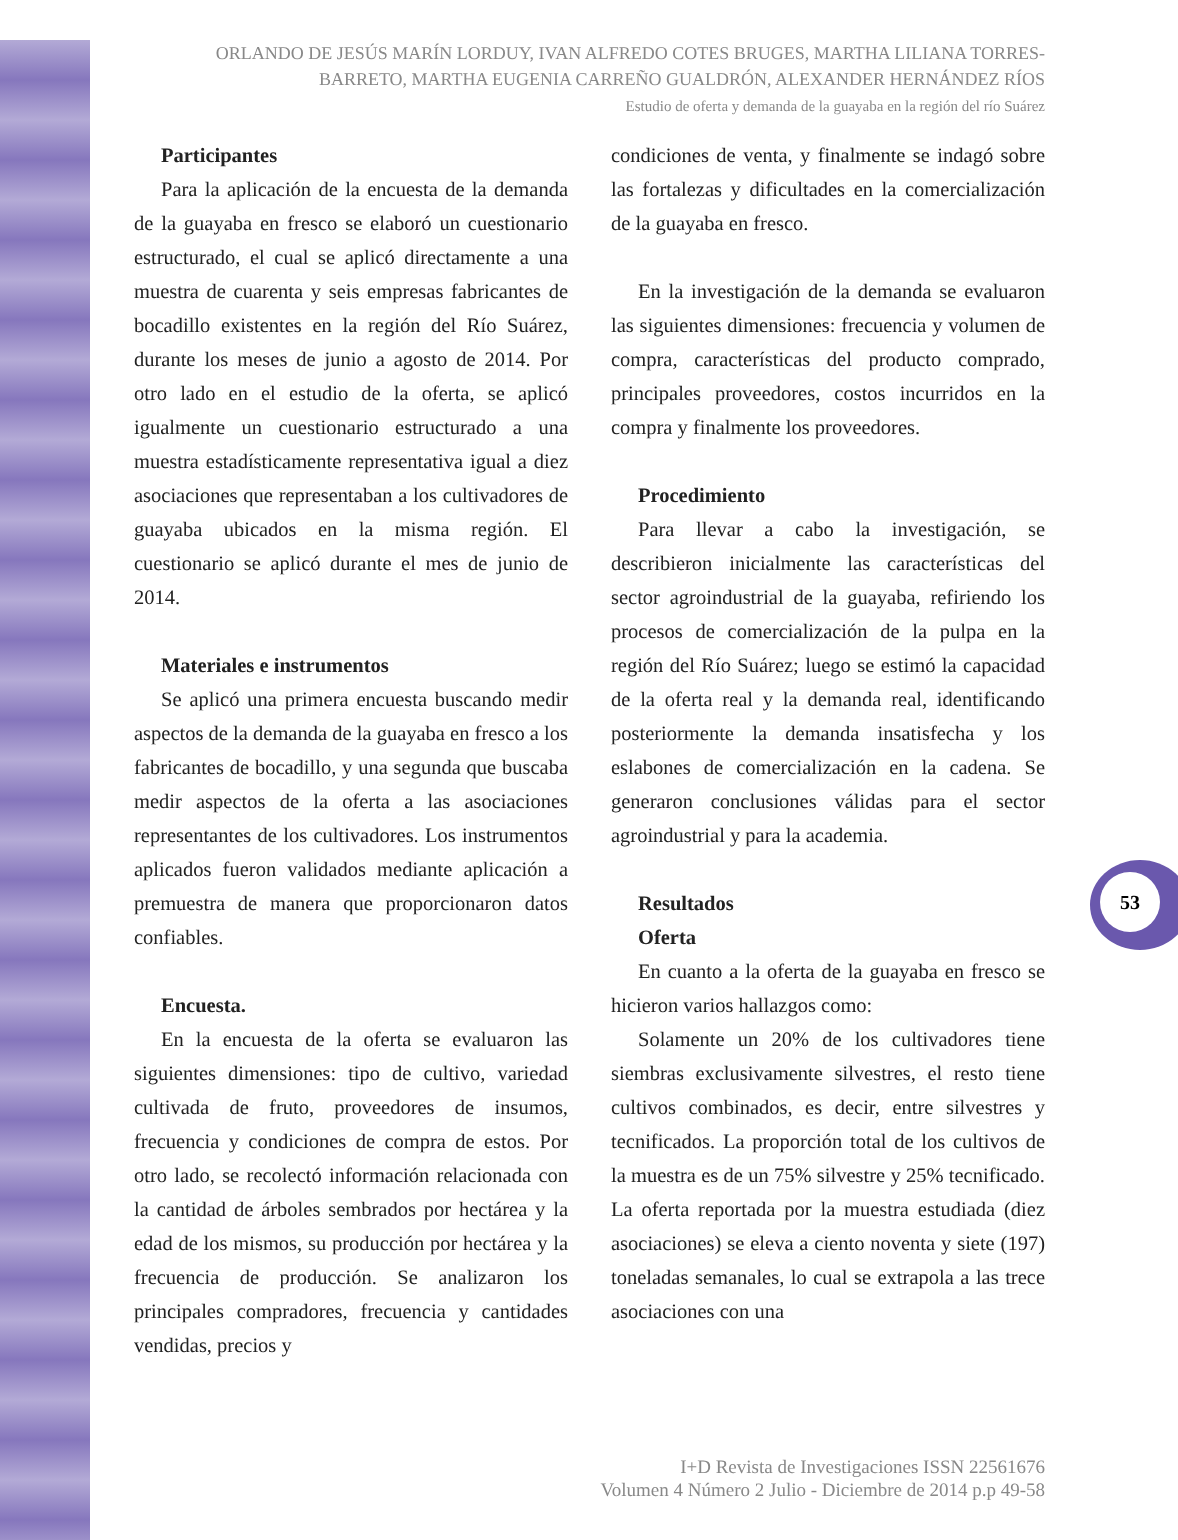ORLANDO DE JESÚS MARÍN LORDUY, IVAN ALFREDO COTES BRUGES, MARTHA LILIANA TORRES-BARRETO, MARTHA EUGENIA CARREÑO GUALDRÓN, ALEXANDER HERNÁNDEZ RÍOS
Estudio de oferta y demanda de la guayaba en la región del río Suárez
Participantes
Para la aplicación de la encuesta de la demanda de la guayaba en fresco se elaboró un cuestionario estructurado, el cual se aplicó directamente a una muestra de cuarenta y seis empresas fabricantes de bocadillo existentes en la región del Río Suárez, durante los meses de junio a agosto de 2014. Por otro lado en el estudio de la oferta, se aplicó igualmente un cuestionario estructurado a una muestra estadísticamente representativa igual a diez asociaciones que representaban a los cultivadores de guayaba ubicados en la misma región. El cuestionario se aplicó durante el mes de junio de 2014.
Materiales e instrumentos
Se aplicó una primera encuesta buscando medir aspectos de la demanda de la guayaba en fresco a los fabricantes de bocadillo, y una segunda que buscaba medir aspectos de la oferta a las asociaciones representantes de los cultivadores. Los instrumentos aplicados fueron validados mediante aplicación a premuestra de manera que proporcionaron datos confiables.
Encuesta.
En la encuesta de la oferta se evaluaron las siguientes dimensiones: tipo de cultivo, variedad cultivada de fruto, proveedores de insumos, frecuencia y condiciones de compra de estos. Por otro lado, se recolectó información relacionada con la cantidad de árboles sembrados por hectárea y la edad de los mismos, su producción por hectárea y la frecuencia de producción. Se analizaron los principales compradores, frecuencia y cantidades vendidas, precios y
condiciones de venta, y finalmente se indagó sobre las fortalezas y dificultades en la comercialización de la guayaba en fresco.
En la investigación de la demanda se evaluaron las siguientes dimensiones: frecuencia y volumen de compra, características del producto comprado, principales proveedores, costos incurridos en la compra y finalmente los proveedores.
Procedimiento
Para llevar a cabo la investigación, se describieron inicialmente las características del sector agroindustrial de la guayaba, refiriendo los procesos de comercialización de la pulpa en la región del Río Suárez; luego se estimó la capacidad de la oferta real y la demanda real, identificando posteriormente la demanda insatisfecha y los eslabones de comercialización en la cadena. Se generaron conclusiones válidas para el sector agroindustrial y para la academia.
Resultados
Oferta
En cuanto a la oferta de la guayaba en fresco se hicieron varios hallazgos como:
Solamente un 20% de los cultivadores tiene siembras exclusivamente silvestres, el resto tiene cultivos combinados, es decir, entre silvestres y tecnificados. La proporción total de los cultivos de la muestra es de un 75% silvestre y 25% tecnificado. La oferta reportada por la muestra estudiada (diez asociaciones) se eleva a ciento noventa y siete (197) toneladas semanales, lo cual se extrapola a las trece asociaciones con una
53
I+D Revista de Investigaciones ISSN 22561676
Volumen 4 Número 2 Julio - Diciembre de 2014 p.p 49-58